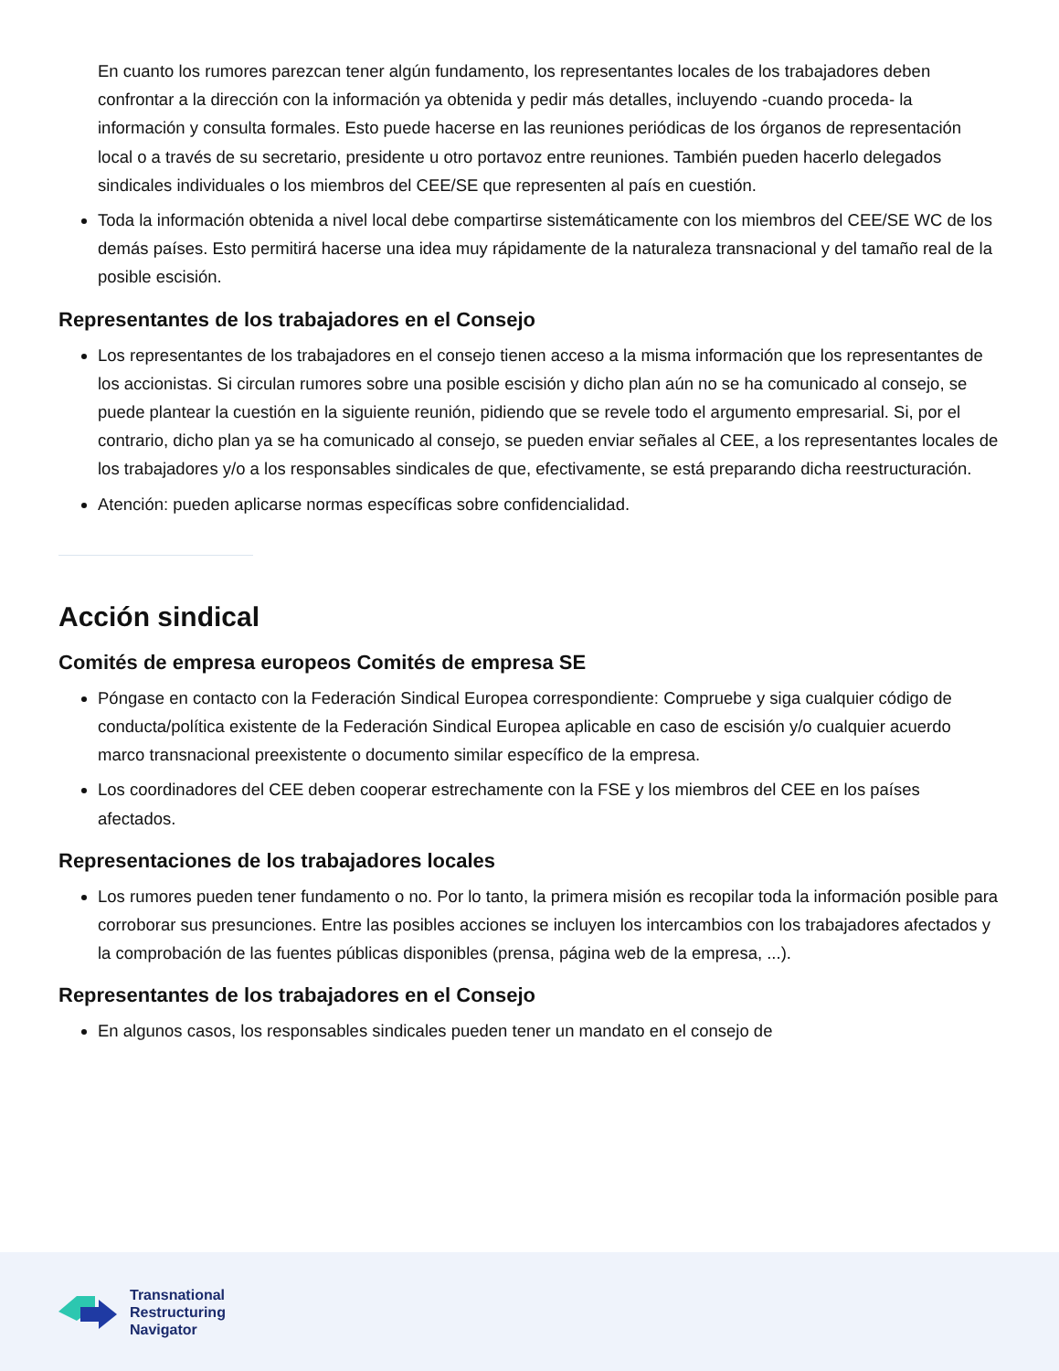En cuanto los rumores parezcan tener algún fundamento, los representantes locales de los trabajadores deben confrontar a la dirección con la información ya obtenida y pedir más detalles, incluyendo -cuando proceda- la información y consulta formales. Esto puede hacerse en las reuniones periódicas de los órganos de representación local o a través de su secretario, presidente u otro portavoz entre reuniones. También pueden hacerlo delegados sindicales individuales o los miembros del CEE/SE que representen al país en cuestión.
Toda la información obtenida a nivel local debe compartirse sistemáticamente con los miembros del CEE/SE WC de los demás países. Esto permitirá hacerse una idea muy rápidamente de la naturaleza transnacional y del tamaño real de la posible escisión.
Representantes de los trabajadores en el Consejo
Los representantes de los trabajadores en el consejo tienen acceso a la misma información que los representantes de los accionistas. Si circulan rumores sobre una posible escisión y dicho plan aún no se ha comunicado al consejo, se puede plantear la cuestión en la siguiente reunión, pidiendo que se revele todo el argumento empresarial. Si, por el contrario, dicho plan ya se ha comunicado al consejo, se pueden enviar señales al CEE, a los representantes locales de los trabajadores y/o a los responsables sindicales de que, efectivamente, se está preparando dicha reestructuración.
Atención: pueden aplicarse normas específicas sobre confidencialidad.
Acción sindical
Comités de empresa europeos Comités de empresa SE
Póngase en contacto con la Federación Sindical Europea correspondiente: Compruebe y siga cualquier código de conducta/política existente de la Federación Sindical Europea aplicable en caso de escisión y/o cualquier acuerdo marco transnacional preexistente o documento similar específico de la empresa.
Los coordinadores del CEE deben cooperar estrechamente con la FSE y los miembros del CEE en los países afectados.
Representaciones de los trabajadores locales
Los rumores pueden tener fundamento o no. Por lo tanto, la primera misión es recopilar toda la información posible para corroborar sus presunciones. Entre las posibles acciones se incluyen los intercambios con los trabajadores afectados y la comprobación de las fuentes públicas disponibles (prensa, página web de la empresa, ...).
Representantes de los trabajadores en el Consejo
En algunos casos, los responsables sindicales pueden tener un mandato en el consejo de
Transnational
Restructuring
Navigator